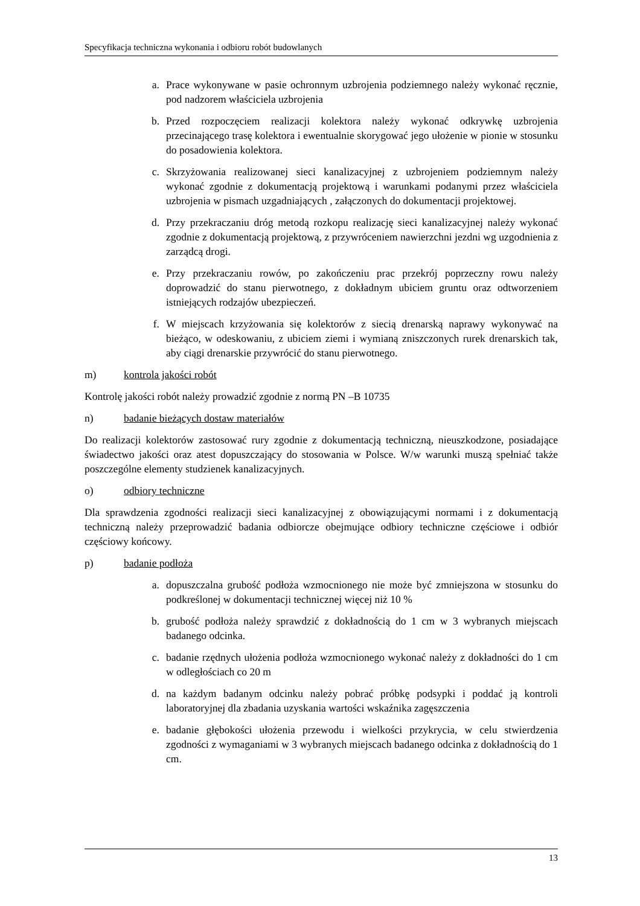Specyfikacja techniczna wykonania i odbioru robót budowlanych
a. Prace wykonywane w pasie ochronnym uzbrojenia podziemnego należy wykonać ręcznie, pod nadzorem właściciela uzbrojenia
b. Przed rozpoczęciem realizacji kolektora należy wykonać odkrywkę uzbrojenia przecinającego trasę kolektora i ewentualnie skorygować jego ułożenie w pionie w stosunku do posadowienia kolektora.
c. Skrzyżowania realizowanej sieci kanalizacyjnej z uzbrojeniem podziemnym należy wykonać zgodnie z dokumentacją projektową i warunkami podanymi przez właściciela uzbrojenia w pismach uzgadniających , załączonych do dokumentacji projektowej.
d. Przy przekraczaniu dróg metodą rozkopu realizację sieci kanalizacyjnej należy wykonać zgodnie z dokumentacją projektową, z przywróceniem nawierzchni jezdni wg uzgodnienia z zarządcą drogi.
e. Przy przekraczaniu rowów, po zakończeniu prac przekrój poprzeczny rowu należy doprowadzić do stanu pierwotnego, z dokładnym ubiciem gruntu oraz odtworzeniem istniejących rodzajów ubezpieczeń.
f. W miejscach krzyżowania się kolektorów z siecią drenarską naprawy wykonywać na bieżąco, w odeskowaniu, z ubiciem ziemi i wymianą zniszczonych rurek drenarskich tak, aby ciągi drenarskie przywrócić do stanu pierwotnego.
m) kontrola jakości robót
Kontrolę jakości robót należy prowadzić zgodnie z normą PN –B 10735
n) badanie bieżących dostaw materiałów
Do realizacji kolektorów zastosować rury zgodnie z dokumentacją techniczną, nieuszkodzone, posiadające świadectwo jakości oraz atest dopuszczający do stosowania w Polsce. W/w warunki muszą spełniać także poszczególne elementy studzienek kanalizacyjnych.
o) odbiory techniczne
Dla sprawdzenia zgodności realizacji sieci kanalizacyjnej z obowiązującymi normami i z dokumentacją techniczną należy przeprowadzić badania odbiorcze obejmujące odbiory techniczne częściowe i odbiór częściowy końcowy.
p) badanie podłoża
a. dopuszczalna grubość podłoża wzmocnionego nie może być zmniejszona w stosunku do podkreślonej w dokumentacji technicznej więcej niż 10 %
b. grubość podłoża należy sprawdzić z dokładnością do 1 cm w 3 wybranych miejscach badanego odcinka.
c. badanie rzędnych ułożenia podłoża wzmocnionego wykonać należy z dokładności do 1 cm w odległościach co 20 m
d. na każdym badanym odcinku należy pobrać próbkę podsypki i poddać ją kontroli laboratoryjnej dla zbadania uzyskania wartości wskaźnika zagęszczenia
e. badanie głębokości ułożenia przewodu i wielkości przykrycia, w celu stwierdzenia zgodności z wymaganiami w 3 wybranych miejscach badanego odcinka z dokładnością do 1 cm.
13